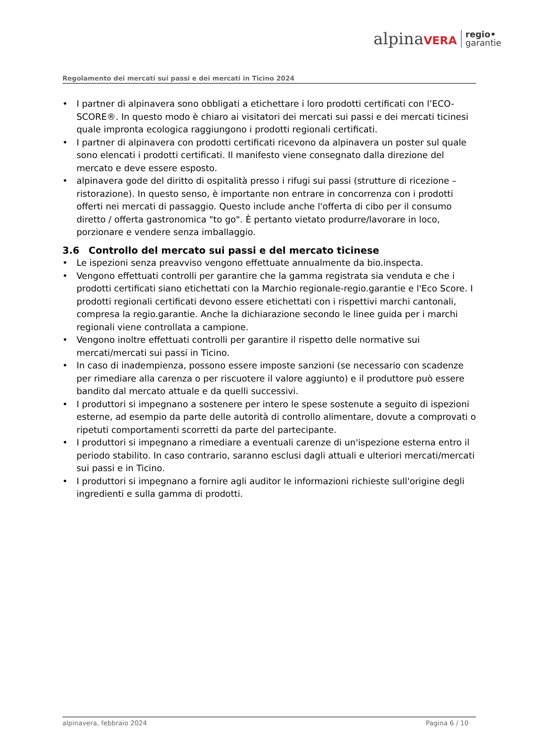alpinaVERA
regio•
garantie
Regolamento dei mercati sui passi e dei mercati in Ticino 2024
• I partner di alpinavera sono obbligati a etichettare i loro prodotti certificati con l’ECO-SCORE®. In questo modo è chiaro ai visitatori dei mercati sui passi e dei mercati ticinesi quale impronta ecologica raggiungono i prodotti regionali certificati.
• I partner di alpinavera con prodotti certificati ricevono da alpinavera un poster sul quale sono elencati i prodotti certificati. Il manifesto viene consegnato dalla direzione del mercato e deve essere esposto.
• alpinavera gode del diritto di ospitalità presso i rifugi sui passi (strutture di ricezione – ristorazione). In questo senso, è importante non entrare in concorrenza con i prodotti offerti nei mercati di passaggio. Questo include anche l'offerta di cibo per il consumo diretto / offerta gastronomica "to go". È pertanto vietato produrre/lavorare in loco, porzionare e vendere senza imballaggio.
3.6 Controllo del mercato sui passi e del mercato ticinese
• Le ispezioni senza preavviso vengono effettuate annualmente da bio.inspecta.
• Vengono effettuati controlli per garantire che la gamma registrata sia venduta e che i prodotti certificati siano etichettati con la Marchio regionale-regio.garantie e l'Eco Score. I prodotti regionali certificati devono essere etichettati con i rispettivi marchi cantonali, compresa la regio.garantie. Anche la dichiarazione secondo le linee guida per i marchi regionali viene controllata a campione.
• Vengono inoltre effettuati controlli per garantire il rispetto delle normative sui mercati/mercati sui passi in Ticino.
• In caso di inadempienza, possono essere imposte sanzioni (se necessario con scadenze per rimediare alla carenza o per riscuotere il valore aggiunto) e il produttore può essere bandito dal mercato attuale e da quelli successivi.
• I produttori si impegnano a sostenere per intero le spese sostenute a seguito di ispezioni esterne, ad esempio da parte delle autorità di controllo alimentare, dovute a comprovati o ripetuti comportamenti scorretti da parte del partecipante.
• I produttori si impegnano a rimediare a eventuali carenze di un'ispezione esterna entro il periodo stabilito. In caso contrario, saranno esclusi dagli attuali e ulteriori mercati/mercati sui passi e in Ticino.
• I produttori si impegnano a fornire agli auditor le informazioni richieste sull'origine degli ingredienti e sulla gamma di prodotti.
alpinavera, febbraio 2024 Pagina 6 / 10